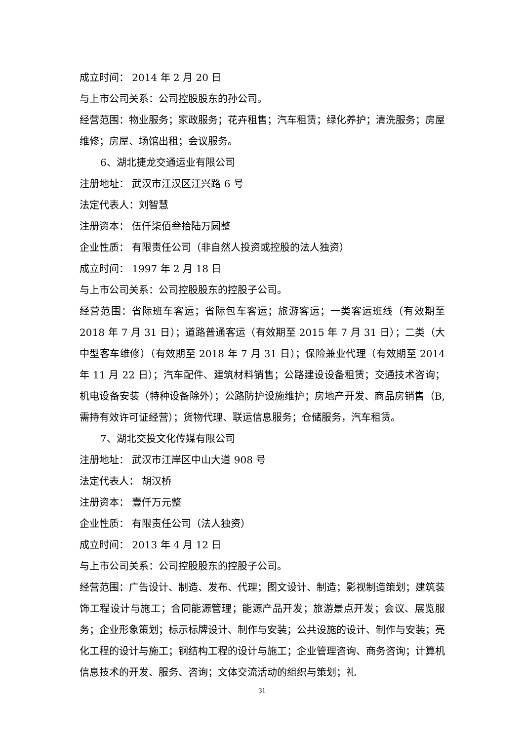成立时间： 2014 年 2 月 20 日
与上市公司关系：公司控股股东的孙公司。
经营范围：物业服务；家政服务；花卉租售；汽车租赁；绿化养护；清洗服务；房屋维修；房屋、场馆出租；会议服务。
6、湖北捷龙交通运业有限公司
注册地址： 武汉市江汉区江兴路 6 号
法定代表人：刘智慧
注册资本： 伍仟柒佰叁拾陆万圆整
企业性质： 有限责任公司（非自然人投资或控股的法人独资）
成立时间： 1997 年 2 月 18 日
与上市公司关系：公司控股股东的控股子公司。
经营范围：省际班车客运；省际包车客运；旅游客运；一类客运班线（有效期至 2018 年 7 月 31 日）；道路普通客运（有效期至 2015 年 7 月 31 日）；二类（大中型客车维修）（有效期至 2018 年 7 月 31 日）；保险兼业代理（有效期至 2014 年 11 月 22 日）；汽车配件、建筑材料销售；公路建设设备租赁；交通技术咨询；机电设备安装（特种设备除外）；公路防护设施维护；房地产开发、商品房销售（B,需持有效许可证经营）；货物代理、联运信息服务；仓储服务，汽车租赁。
7、湖北交投文化传媒有限公司
注册地址： 武汉市江岸区中山大道 908 号
法定代表人： 胡汉桥
注册资本： 壹仟万元整
企业性质： 有限责任公司（法人独资）
成立时间： 2013 年 4 月 12 日
与上市公司关系：公司控股股东的控股子公司。
经营范围：广告设计、制造、发布、代理；图文设计、制造；影视制造策划；建筑装饰工程设计与施工；合同能源管理；能源产品开发；旅游景点开发；会议、展览服务；企业形象策划；标示标牌设计、制作与安装；公共设施的设计、制作与安装；亮化工程的设计与施工；钢结构工程的设计与施工；企业管理咨询、商务咨询；计算机信息技术的开发、服务、咨询；文体交流活动的组织与策划；礼
31